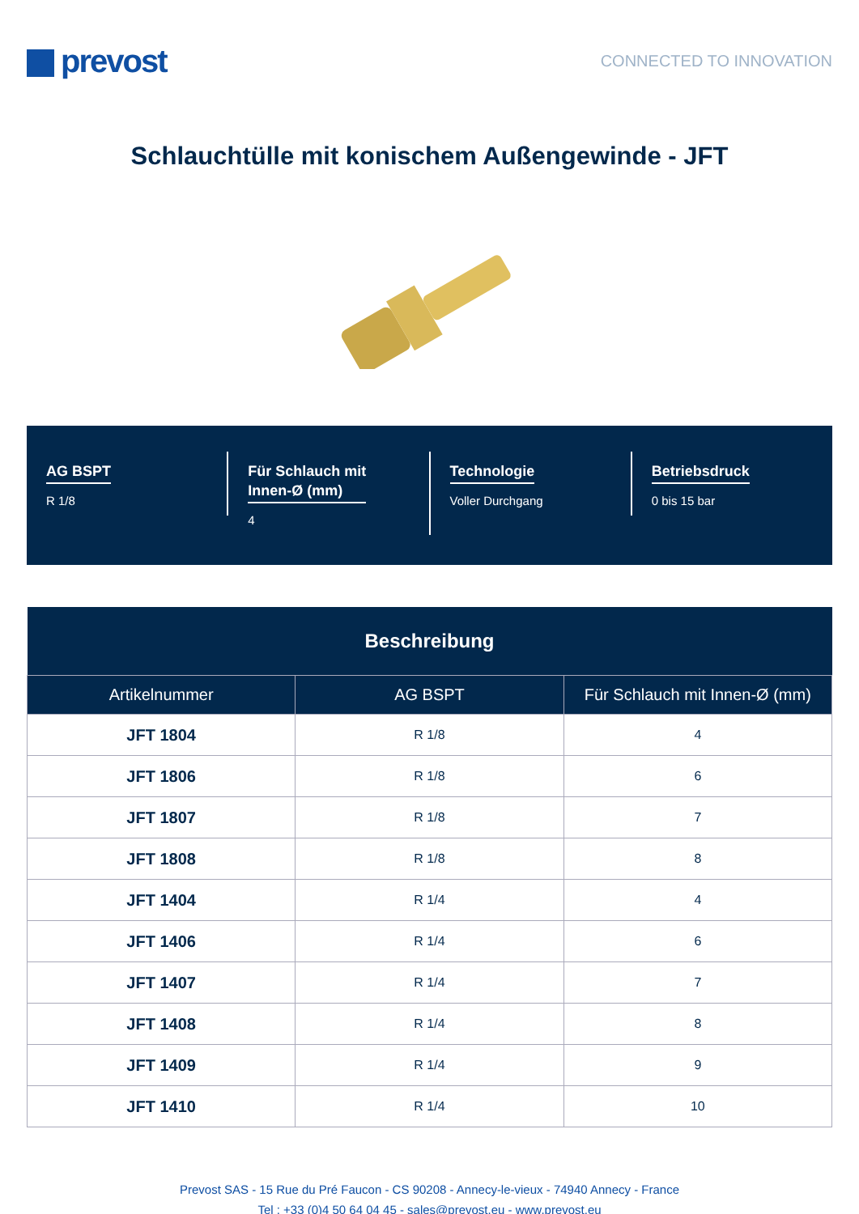prevost
CONNECTED TO INNOVATION
Schlauchtülle mit konischem Außengewinde - JFT
AG BSPT
R 1/8
Für Schlauch mit
Innen-Ø (mm)
4
Technologie
Voller Durchgang
Betriebsdruck
0 bis 15 bar
| Beschreibung | | |
| --- | --- | --- |
| Artikelnummer | AG BSPT | Für Schlauch mit Innen-Ø (mm) |
| JFT 1804 | R 1/8 | 4 |
| JFT 1806 | R 1/8 | 6 |
| JFT 1807 | R 1/8 | 7 |
| JFT 1808 | R 1/8 | 8 |
| JFT 1404 | R 1/4 | 4 |
| JFT 1406 | R 1/4 | 6 |
| JFT 1407 | R 1/4 | 7 |
| JFT 1408 | R 1/4 | 8 |
| JFT 1409 | R 1/4 | 9 |
| JFT 1410 | R 1/4 | 10 |
Prevost SAS - 15 Rue du Pré Faucon - CS 90208 - Annecy-le-vieux - 74940 Annecy - France
Tel : +33 (0)4 50 64 04 45 - sales@prevost.eu - www.prevost.eu